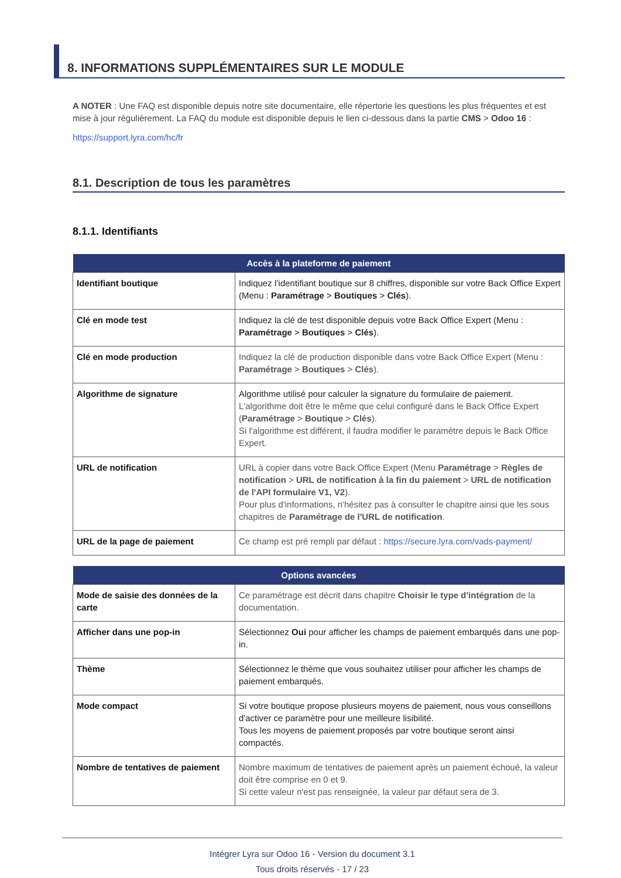8. INFORMATIONS SUPPLÉMENTAIRES SUR LE MODULE
A NOTER : Une FAQ est disponible depuis notre site documentaire, elle répertorie les questions les plus fréquentes et est mise à jour régulièrement. La FAQ du module est disponible depuis le lien ci-dessous dans la partie CMS > Odoo 16 :
https://support.lyra.com/hc/fr
8.1. Description de tous les paramètres
8.1.1. Identifiants
| Accès à la plateforme de paiement | |
| --- | --- |
| Identifiant boutique | Indiquez l’identifiant boutique sur 8 chiffres, disponible sur votre Back Office Expert (Menu : Paramétrage > Boutiques > Clés ). |
| Clé en mode test | Indiquez la clé de test disponible depuis votre Back Office Expert (Menu : Paramétrage > Boutiques > Clés ). |
| Clé en mode production | Indiquez la clé de production disponible dans votre Back Office Expert (Menu : Paramétrage > Boutiques > Clés ). |
| Algorithme de signature | Algorithme utilisé pour calculer la signature du formulaire de paiement. L'algorithme doit être le même que celui configuré dans le Back Office Expert ( Paramétrage > Boutique > Clés ). Si l'algorithme est différent, il faudra modifier le paramètre depuis le Back Office Expert. |
| URL de notification | URL à copier dans votre Back Office Expert (Menu Paramétrage > Règles de notification > URL de notification à la fin du paiement > URL de notification de l'API formulaire V1, V2 ). Pour plus d'informations, n'hésitez pas à consulter le chapitre ainsi que les sous chapitres de Paramétrage de l'URL de notification . |
| URL de la page de paiement | Ce champ est pré rempli par défaut : https://secure.lyra.com/vads-payment/ |
| Options avancées | |
| --- | --- |
| Mode de saisie des données de la carte | Ce paramétrage est décrit dans chapitre Choisir le type d'intégration de la documentation. |
| Afficher dans une pop-in | Sélectionnez Oui pour afficher les champs de paiement embarqués dans une pop-in. |
| Thème | Sélectionnez le thème que vous souhaitez utiliser pour afficher les champs de paiement embarqués. |
| Mode compact | Si votre boutique propose plusieurs moyens de paiement, nous vous conseillons d'activer ce paramètre pour une meilleure lisibilité. Tous les moyens de paiement proposés par votre boutique seront ainsi compactés. |
| Nombre de tentatives de paiement | Nombre maximum de tentatives de paiement après un paiement échoué, la valeur doit être comprise en 0 et 9. Si cette valeur n'est pas renseignée, la valeur par défaut sera de 3. |
Intégrer Lyra sur Odoo 16 - Version du document 3.1
Tous droits réservés - 17 / 23